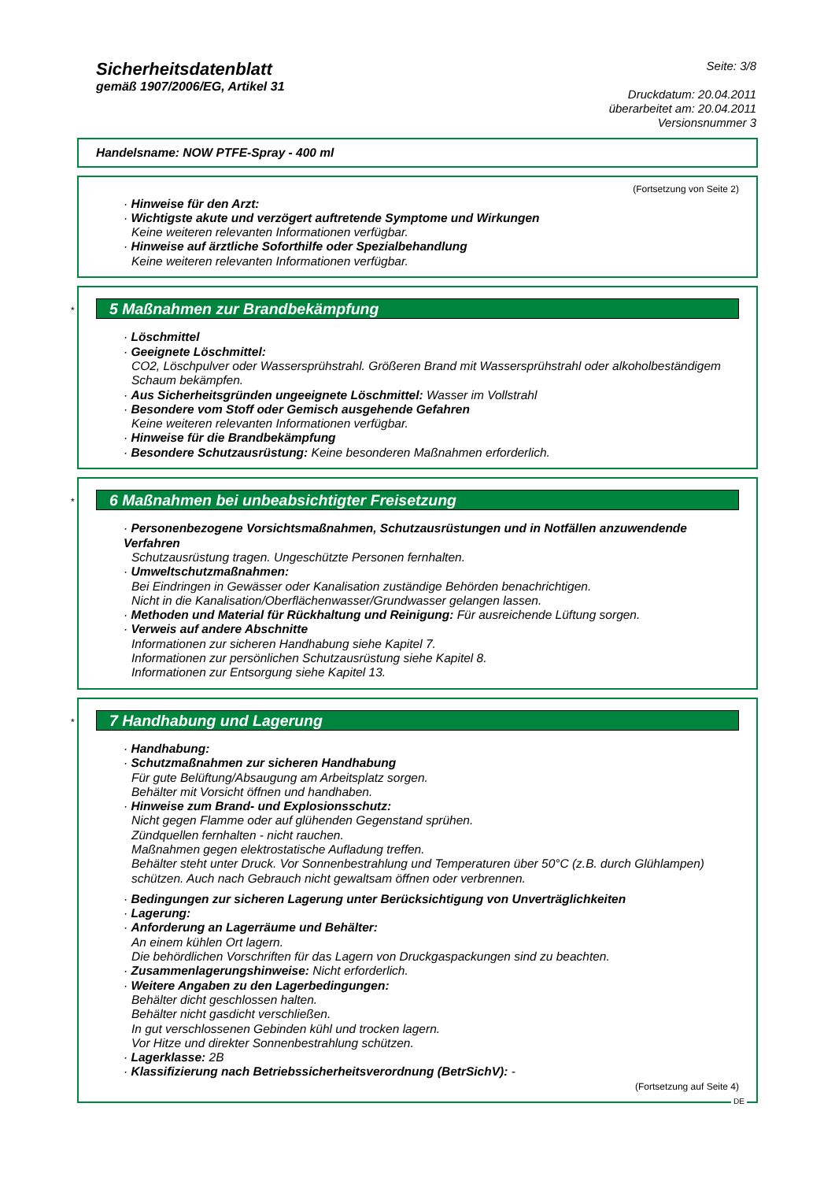Sicherheitsdatenblatt
gemäß 1907/2006/EG, Artikel 31
Seite: 3/8
Druckdatum: 20.04.2011
überarbeitet am: 20.04.2011
Versionsnummer 3
Handelsname: NOW PTFE-Spray - 400 ml
(Fortsetzung von Seite 2)
· Hinweise für den Arzt:
· Wichtigste akute und verzögert auftretende Symptome und Wirkungen
Keine weiteren relevanten Informationen verfügbar.
· Hinweise auf ärztliche Soforthilfe oder Spezialbehandlung
Keine weiteren relevanten Informationen verfügbar.
*
5 Maßnahmen zur Brandbekämpfung
· Löschmittel
· Geeignete Löschmittel:
CO2, Löschpulver oder Wassersprühstrahl. Größeren Brand mit Wassersprühstrahl oder alkoholbeständigem Schaum bekämpfen.
· Aus Sicherheitsgründen ungeeignete Löschmittel: Wasser im Vollstrahl
· Besondere vom Stoff oder Gemisch ausgehende Gefahren
Keine weiteren relevanten Informationen verfügbar.
· Hinweise für die Brandbekämpfung
· Besondere Schutzausrüstung: Keine besonderen Maßnahmen erforderlich.
*
6 Maßnahmen bei unbeabsichtigter Freisetzung
· Personenbezogene Vorsichtsmaßnahmen, Schutzausrüstungen und in Notfällen anzuwendende Verfahren
Schutzausrüstung tragen. Ungeschützte Personen fernhalten.
· Umweltschutzmaßnahmen:
Bei Eindringen in Gewässer oder Kanalisation zuständige Behörden benachrichtigen.
Nicht in die Kanalisation/Oberflächenwasser/Grundwasser gelangen lassen.
· Methoden und Material für Rückhaltung und Reinigung: Für ausreichende Lüftung sorgen.
· Verweis auf andere Abschnitte
Informationen zur sicheren Handhabung siehe Kapitel 7.
Informationen zur persönlichen Schutzausrüstung siehe Kapitel 8.
Informationen zur Entsorgung siehe Kapitel 13.
*
7 Handhabung und Lagerung
· Handhabung:
· Schutzmaßnahmen zur sicheren Handhabung
Für gute Belüftung/Absaugung am Arbeitsplatz sorgen.
Behälter mit Vorsicht öffnen und handhaben.
· Hinweise zum Brand- und Explosionsschutz:
Nicht gegen Flamme oder auf glühenden Gegenstand sprühen.
Zündquellen fernhalten - nicht rauchen.
Maßnahmen gegen elektrostatische Aufladung treffen.
Behälter steht unter Druck. Vor Sonnenbestrahlung und Temperaturen über 50°C (z.B. durch Glühlampen) schützen. Auch nach Gebrauch nicht gewaltsam öffnen oder verbrennen.
· Bedingungen zur sicheren Lagerung unter Berücksichtigung von Unverträglichkeiten
· Lagerung:
· Anforderung an Lagerräume und Behälter:
An einem kühlen Ort lagern.
Die behördlichen Vorschriften für das Lagern von Druckgaspackungen sind zu beachten.
· Zusammenlagerungshinweise: Nicht erforderlich.
· Weitere Angaben zu den Lagerbedingungen:
Behälter dicht geschlossen halten.
Behälter nicht gasdicht verschließen.
In gut verschlossenen Gebinden kühl und trocken lagern.
Vor Hitze und direkter Sonnenbestrahlung schützen.
· Lagerklasse: 2B
· Klassifizierung nach Betriebssicherheitsverordnung (BetrSichV): -
(Fortsetzung auf Seite 4)
DE